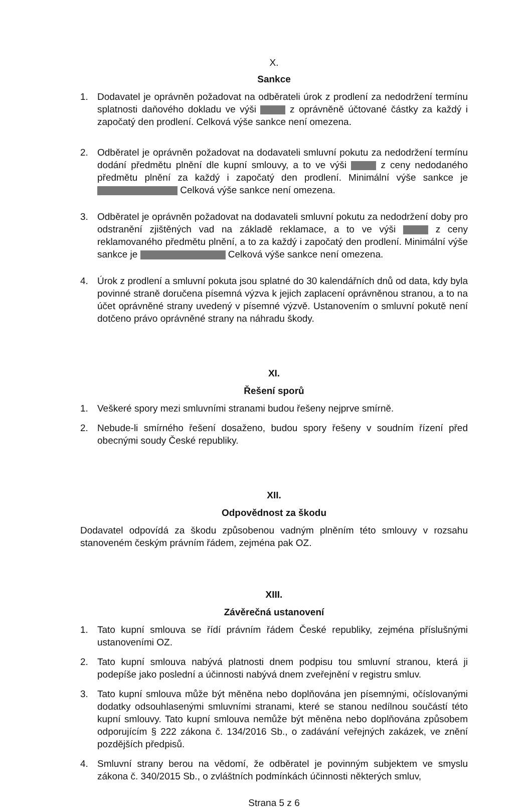X.
Sankce
1. Dodavatel je oprávněn požadovat na odběrateli úrok z prodlení za nedodržení termínu splatnosti daňového dokladu ve výši z oprávněně účtované částky za každý i započatý den prodlení. Celková výše sankce není omezena.
2. Odběratel je oprávněn požadovat na dodavateli smluvní pokutu za nedodržení termínu dodání předmětu plnění dle kupní smlouvy, a to ve výši z ceny nedodaného předmětu plnění za každý i započatý den prodlení. Minimální výše sankce je Celková výše sankce není omezena.
3. Odběratel je oprávněn požadovat na dodavateli smluvní pokutu za nedodržení doby pro odstranění zjištěných vad na základě reklamace, a to ve výši z ceny reklamovaného předmětu plnění, a to za každý i započatý den prodlení. Minimální výše sankce je Celková výše sankce není omezena.
4. Úrok z prodlení a smluvní pokuta jsou splatné do 30 kalendářních dnů od data, kdy byla povinné straně doručena písemná výzva k jejich zaplacení oprávněnou stranou, a to na účet oprávněné strany uvedený v písemné výzvě. Ustanovením o smluvní pokutě není dotčeno právo oprávněné strany na náhradu škody.
XI.
Řešení sporů
1. Veškeré spory mezi smluvními stranami budou řešeny nejprve smírně.
2. Nebude-li smírného řešení dosaženo, budou spory řešeny v soudním řízení před obecnými soudy České republiky.
XII.
Odpovědnost za škodu
Dodavatel odpovídá za škodu způsobenou vadným plněním této smlouvy v rozsahu stanoveném českým právním řádem, zejména pak OZ.
XIII.
Závěrečná ustanovení
1. Tato kupní smlouva se řídí právním řádem České republiky, zejména příslušnými ustanoveními OZ.
2. Tato kupní smlouva nabývá platnosti dnem podpisu tou smluvní stranou, která ji podepíše jako poslední a účinnosti nabývá dnem zveřejnění v registru smluv.
3. Tato kupní smlouva může být měněna nebo doplňována jen písemnými, očíslovanými dodatky odsouhlasenými smluvními stranami, které se stanou nedílnou součástí této kupní smlouvy. Tato kupní smlouva nemůže být měněna nebo doplňována způsobem odporujícím § 222 zákona č. 134/2016 Sb., o zadávání veřejných zakázek, ve znění pozdějších předpisů.
4. Smluvní strany berou na vědomí, že odběratel je povinným subjektem ve smyslu zákona č. 340/2015 Sb., o zvláštních podmínkách účinnosti některých smluv,
Strana 5 z 6